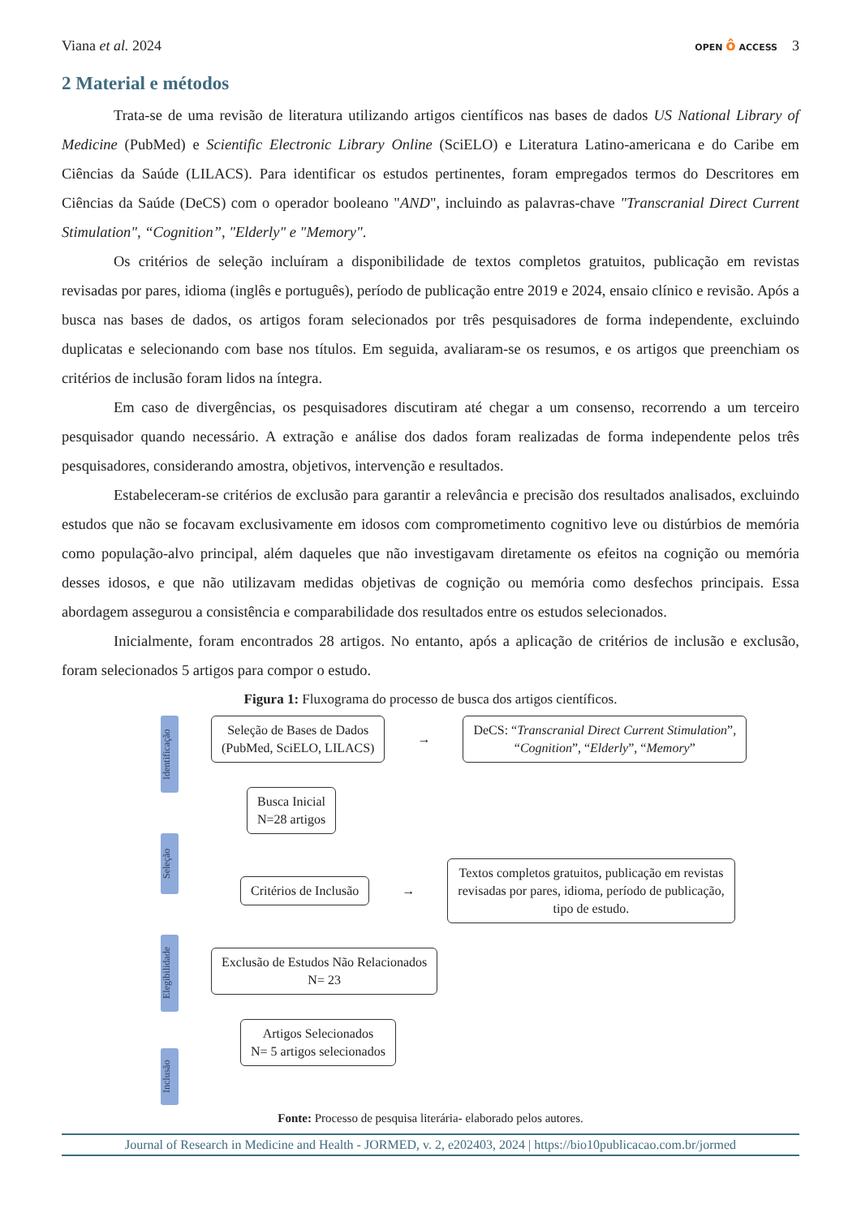Viana et al. 2024 OPEN ô ACCESS 3
2 Material e métodos
Trata-se de uma revisão de literatura utilizando artigos científicos nas bases de dados US National Library of Medicine (PubMed) e Scientific Electronic Library Online (SciELO) e Literatura Latino-americana e do Caribe em Ciências da Saúde (LILACS). Para identificar os estudos pertinentes, foram empregados termos do Descritores em Ciências da Saúde (DeCS) com o operador booleano "AND", incluindo as palavras-chave "Transcranial Direct Current Stimulation", “Cognition”, "Elderly" e "Memory".
Os critérios de seleção incluíram a disponibilidade de textos completos gratuitos, publicação em revistas revisadas por pares, idioma (inglês e português), período de publicação entre 2019 e 2024, ensaio clínico e revisão. Após a busca nas bases de dados, os artigos foram selecionados por três pesquisadores de forma independente, excluindo duplicatas e selecionando com base nos títulos. Em seguida, avaliaram-se os resumos, e os artigos que preenchiam os critérios de inclusão foram lidos na íntegra.
Em caso de divergências, os pesquisadores discutiram até chegar a um consenso, recorrendo a um terceiro pesquisador quando necessário. A extração e análise dos dados foram realizadas de forma independente pelos três pesquisadores, considerando amostra, objetivos, intervenção e resultados.
Estabeleceram-se critérios de exclusão para garantir a relevância e precisão dos resultados analisados, excluindo estudos que não se focavam exclusivamente em idosos com comprometimento cognitivo leve ou distúrbios de memória como população-alvo principal, além daqueles que não investigavam diretamente os efeitos na cognição ou memória desses idosos, e que não utilizavam medidas objetivas de cognição ou memória como desfechos principais. Essa abordagem assegurou a consistência e comparabilidade dos resultados entre os estudos selecionados.
Inicialmente, foram encontrados 28 artigos. No entanto, após a aplicação de critérios de inclusão e exclusão, foram selecionados 5 artigos para compor o estudo.
Figura 1: Fluxograma do processo de busca dos artigos científicos.
Identificação
Seleção
Elegibilidade
Inclusão
Seleção de Bases de Dados
(PubMed, SciELO, LILACS)
→
DeCS: “Transcranial Direct Current Stimulation”,
“Cognition”, “Elderly”, “Memory”
Busca Inicial
N=28 artigos
Critérios de Inclusão
→
Textos completos gratuitos, publicação em revistas
revisadas por pares, idioma, período de publicação,
tipo de estudo.
Exclusão de Estudos Não Relacionados
N= 23
Artigos Selecionados
N= 5 artigos selecionados
Fonte: Processo de pesquisa literária- elaborado pelos autores.
Journal of Research in Medicine and Health - JORMED, v. 2, e202403, 2024 | https://bio10publicacao.com.br/jormed